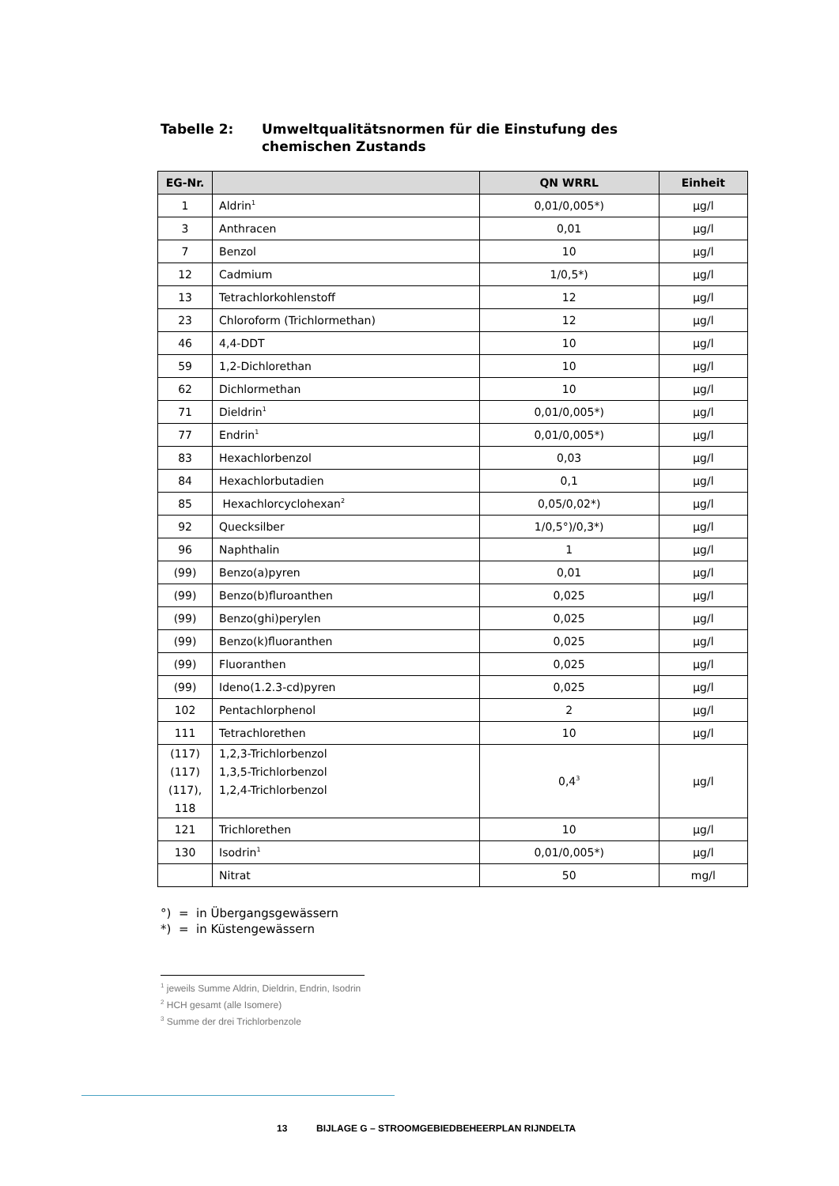Tabelle 2: Umweltqualitätsnormen für die Einstufung des
chemischen Zustands
| EG-Nr. | | QN WRRL | Einheit |
| --- | --- | --- | --- |
| 1 | Aldrin<sup>1</sup> | 0,01/0,005*) | µg/l |
| 3 | Anthracen | 0,01 | µg/l |
| 7 | Benzol | 10 | µg/l |
| 12 | Cadmium | 1/0,5*) | µg/l |
| 13 | Tetrachlorkohlenstoff | 12 | µg/l |
| 23 | Chloroform (Trichlormethan) | 12 | µg/l |
| 46 | 4,4-DDT | 10 | µg/l |
| 59 | 1,2-Dichlorethan | 10 | µg/l |
| 62 | Dichlormethan | 10 | µg/l |
| 71 | Dieldrin<sup>1</sup> | 0,01/0,005*) | µg/l |
| 77 | Endrin<sup>1</sup> | 0,01/0,005*) | µg/l |
| 83 | Hexachlorbenzol | 0,03 | µg/l |
| 84 | Hexachlorbutadien | 0,1 | µg/l |
| 85 | Hexachlorcyclohexan<sup>2</sup> | 0,05/0,02*) | µg/l |
| 92 | Quecksilber | 1/0,5°)/0,3*) | µg/l |
| 96 | Naphthalin | 1 | µg/l |
| (99) | Benzo(a)pyren | 0,01 | µg/l |
| (99) | Benzo(b)fluroanthen | 0,025 | µg/l |
| (99) | Benzo(ghi)perylen | 0,025 | µg/l |
| (99) | Benzo(k)fluoranthen | 0,025 | µg/l |
| (99) | Fluoranthen | 0,025 | µg/l |
| (99) | Ideno(1.2.3-cd)pyren | 0,025 | µg/l |
| 102 | Pentachlorphenol | 2 | µg/l |
| 111 | Tetrachlorethen | 10 | µg/l |
| (117) (117) (117), 118 | 1,2,3-Trichlorbenzol 1,3,5-Trichlorbenzol 1,2,4-Trichlorbenzol | 0,4<sup>3</sup> | µg/l |
| 121 | Trichlorethen | 10 | µg/l |
| 130 | Isodrin<sup>1</sup> | 0,01/0,005*) | µg/l |
| | Nitrat | 50 | mg/l |
°) = in Übergangsgewässern
*) = in Küstengewässern
<sup>1</sup> jeweils Summe Aldrin, Dieldrin, Endrin, Isodrin
<sup>2</sup> HCH gesamt (alle Isomere)
<sup>3</sup> Summe der drei Trichlorbenzole
13 BIJLAGE G – STROOMGEBIEDBEHEERPLAN RIJNDELTA